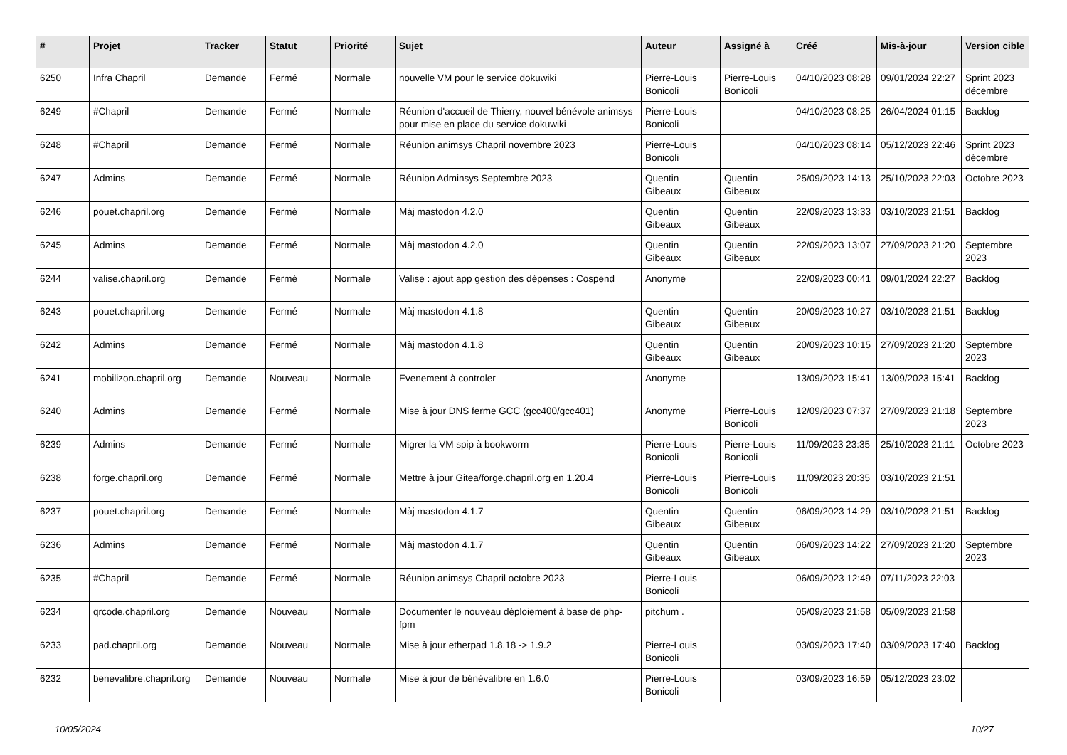| # | Projet | Tracker | Statut | Priorité | Sujet | Auteur | Assigné à | Créé | Mis-à-jour | Version cible |
| --- | --- | --- | --- | --- | --- | --- | --- | --- | --- | --- |
| 6250 | Infra Chapril | Demande | Fermé | Normale | nouvelle VM pour le service dokuwiki | Pierre-Louis Bonicoli | Pierre-Louis Bonicoli | 04/10/2023 08:28 | 09/01/2024 22:27 | Sprint 2023 décembre |
| 6249 | #Chapril | Demande | Fermé | Normale | Réunion d'accueil de Thierry, nouvel bénévole animsys pour mise en place du service dokuwiki | Pierre-Louis Bonicoli | | 04/10/2023 08:25 | 26/04/2024 01:15 | Backlog |
| 6248 | #Chapril | Demande | Fermé | Normale | Réunion animsys Chapril novembre 2023 | Pierre-Louis Bonicoli | | 04/10/2023 08:14 | 05/12/2023 22:46 | Sprint 2023 décembre |
| 6247 | Admins | Demande | Fermé | Normale | Réunion Adminsys Septembre 2023 | Quentin Gibeaux | Quentin Gibeaux | 25/09/2023 14:13 | 25/10/2023 22:03 | Octobre 2023 |
| 6246 | pouet.chapril.org | Demande | Fermé | Normale | Màj mastodon 4.2.0 | Quentin Gibeaux | Quentin Gibeaux | 22/09/2023 13:33 | 03/10/2023 21:51 | Backlog |
| 6245 | Admins | Demande | Fermé | Normale | Màj mastodon 4.2.0 | Quentin Gibeaux | Quentin Gibeaux | 22/09/2023 13:07 | 27/09/2023 21:20 | Septembre 2023 |
| 6244 | valise.chapril.org | Demande | Fermé | Normale | Valise : ajout app gestion des dépenses : Cospend | Anonyme | | 22/09/2023 00:41 | 09/01/2024 22:27 | Backlog |
| 6243 | pouet.chapril.org | Demande | Fermé | Normale | Màj mastodon 4.1.8 | Quentin Gibeaux | Quentin Gibeaux | 20/09/2023 10:27 | 03/10/2023 21:51 | Backlog |
| 6242 | Admins | Demande | Fermé | Normale | Màj mastodon 4.1.8 | Quentin Gibeaux | Quentin Gibeaux | 20/09/2023 10:15 | 27/09/2023 21:20 | Septembre 2023 |
| 6241 | mobilizon.chapril.org | Demande | Nouveau | Normale | Evenement à controler | Anonyme | | 13/09/2023 15:41 | 13/09/2023 15:41 | Backlog |
| 6240 | Admins | Demande | Fermé | Normale | Mise à jour DNS ferme GCC (gcc400/gcc401) | Anonyme | Pierre-Louis Bonicoli | 12/09/2023 07:37 | 27/09/2023 21:18 | Septembre 2023 |
| 6239 | Admins | Demande | Fermé | Normale | Migrer la VM spip à bookworm | Pierre-Louis Bonicoli | Pierre-Louis Bonicoli | 11/09/2023 23:35 | 25/10/2023 21:11 | Octobre 2023 |
| 6238 | forge.chapril.org | Demande | Fermé | Normale | Mettre à jour Gitea/forge.chapril.org en 1.20.4 | Pierre-Louis Bonicoli | Pierre-Louis Bonicoli | 11/09/2023 20:35 | 03/10/2023 21:51 | |
| 6237 | pouet.chapril.org | Demande | Fermé | Normale | Màj mastodon 4.1.7 | Quentin Gibeaux | Quentin Gibeaux | 06/09/2023 14:29 | 03/10/2023 21:51 | Backlog |
| 6236 | Admins | Demande | Fermé | Normale | Màj mastodon 4.1.7 | Quentin Gibeaux | Quentin Gibeaux | 06/09/2023 14:22 | 27/09/2023 21:20 | Septembre 2023 |
| 6235 | #Chapril | Demande | Fermé | Normale | Réunion animsys Chapril octobre 2023 | Pierre-Louis Bonicoli | | 06/09/2023 12:49 | 07/11/2023 22:03 | |
| 6234 | qrcode.chapril.org | Demande | Nouveau | Normale | Documenter le nouveau déploiement à base de php-fpm | pitchum . | | 05/09/2023 21:58 | 05/09/2023 21:58 | |
| 6233 | pad.chapril.org | Demande | Nouveau | Normale | Mise à jour etherpad 1.8.18 -> 1.9.2 | Pierre-Louis Bonicoli | | 03/09/2023 17:40 | 03/09/2023 17:40 | Backlog |
| 6232 | benevalibre.chapril.org | Demande | Nouveau | Normale | Mise à jour de bénévalibre en 1.6.0 | Pierre-Louis Bonicoli | | 03/09/2023 16:59 | 05/12/2023 23:02 | |
10/05/2024 10/27